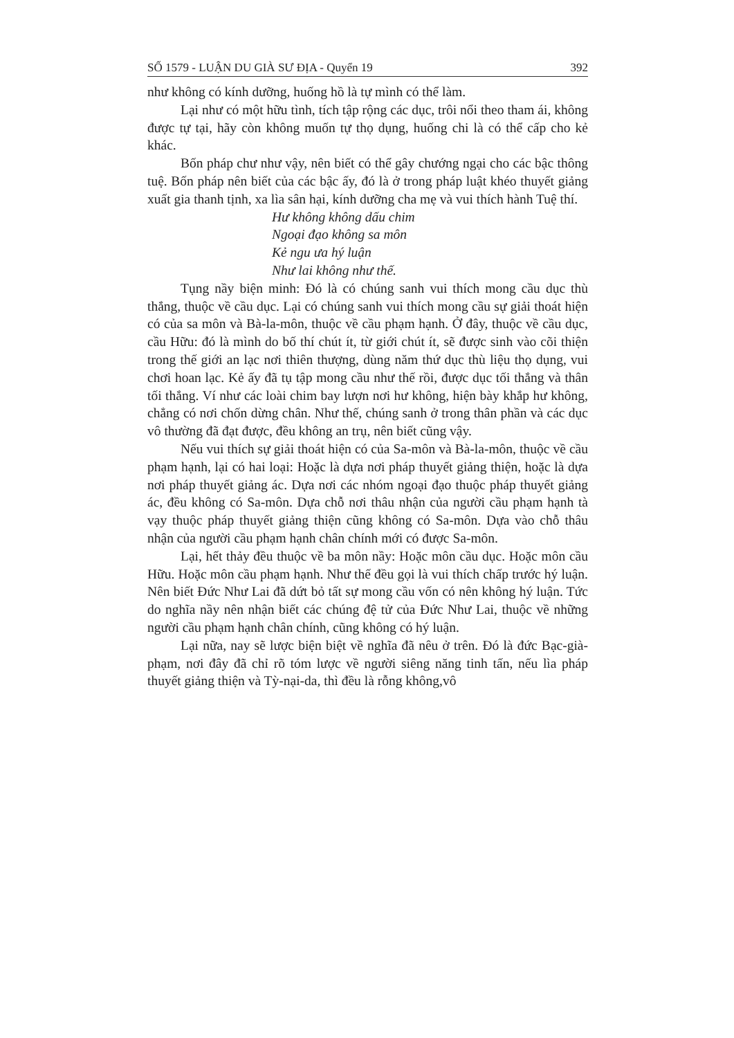SỐ 1579 - LUẬN DU GIÀ SƯ ĐỊA - Quyển 19 392
như không có kính dưỡng, huống hồ là tự mình có thể làm.
Lại như có một hữu tình, tích tập rộng các dục, trôi nổi theo tham ái, không được tự tại, hãy còn không muốn tự thọ dụng, huống chi là có thể cấp cho kẻ khác.
Bốn pháp chư như vậy, nên biết có thể gây chướng ngại cho các bậc thông tuệ. Bốn pháp nên biết của các bậc ấy, đó là ở trong pháp luật khéo thuyết giảng xuất gia thanh tịnh, xa lìa sân hại, kính dưỡng cha mẹ và vui thích hành Tuệ thí.
Hư không không dấu chim
Ngoại đạo không sa môn
Kẻ ngu ưa hý luận
Như lai không như thế.
Tụng nầy biện minh: Đó là có chúng sanh vui thích mong cầu dục thù thắng, thuộc về cầu dục. Lại có chúng sanh vui thích mong cầu sự giải thoát hiện có của sa môn và Bà-la-môn, thuộc về cầu phạm hạnh. Ở đây, thuộc về cầu dục, cầu Hữu: đó là mình do bố thí chút ít, từ giới chút ít, sẽ được sinh vào cõi thiện trong thế giới an lạc nơi thiên thượng, dùng năm thứ dục thù liệu thọ dụng, vui chơi hoan lạc. Kẻ ấy đã tụ tập mong cầu như thế rồi, được dục tối thắng và thân tối thắng. Ví như các loài chim bay lượn nơi hư không, hiện bày khắp hư không, chẳng có nơi chốn dừng chân. Như thế, chúng sanh ở trong thân phần và các dục vô thường đã đạt được, đều không an trụ, nên biết cũng vậy.
Nếu vui thích sự giải thoát hiện có của Sa-môn và Bà-la-môn, thuộc về cầu phạm hạnh, lại có hai loại: Hoặc là dựa nơi pháp thuyết giảng thiện, hoặc là dựa nơi pháp thuyết giảng ác. Dựa nơi các nhóm ngoại đạo thuộc pháp thuyết giảng ác, đều không có Sa-môn. Dựa chỗ nơi thâu nhận của người cầu phạm hạnh tà vạy thuộc pháp thuyết giảng thiện cũng không có Sa-môn. Dựa vào chỗ thâu nhận của người cầu phạm hạnh chân chính mới có được Sa-môn.
Lại, hết thảy đều thuộc về ba môn nầy: Hoặc môn cầu dục. Hoặc môn cầu Hữu. Hoặc môn cầu phạm hạnh. Như thế đều gọi là vui thích chấp trước hý luận. Nên biết Đức Như Lai đã dứt bỏ tất sự mong cầu vốn có nên không hý luận. Tức do nghĩa nầy nên nhận biết các chúng đệ tử của Đức Như Lai, thuộc về những người cầu phạm hạnh chân chính, cũng không có hý luận.
Lại nữa, nay sẽ lược biện biệt về nghĩa đã nêu ở trên. Đó là đức Bạc-già-phạm, nơi đây đã chỉ rõ tóm lược về người siêng năng tinh tấn, nếu lìa pháp thuyết giảng thiện và Tỳ-nại-da, thì đều là rỗng không,vô